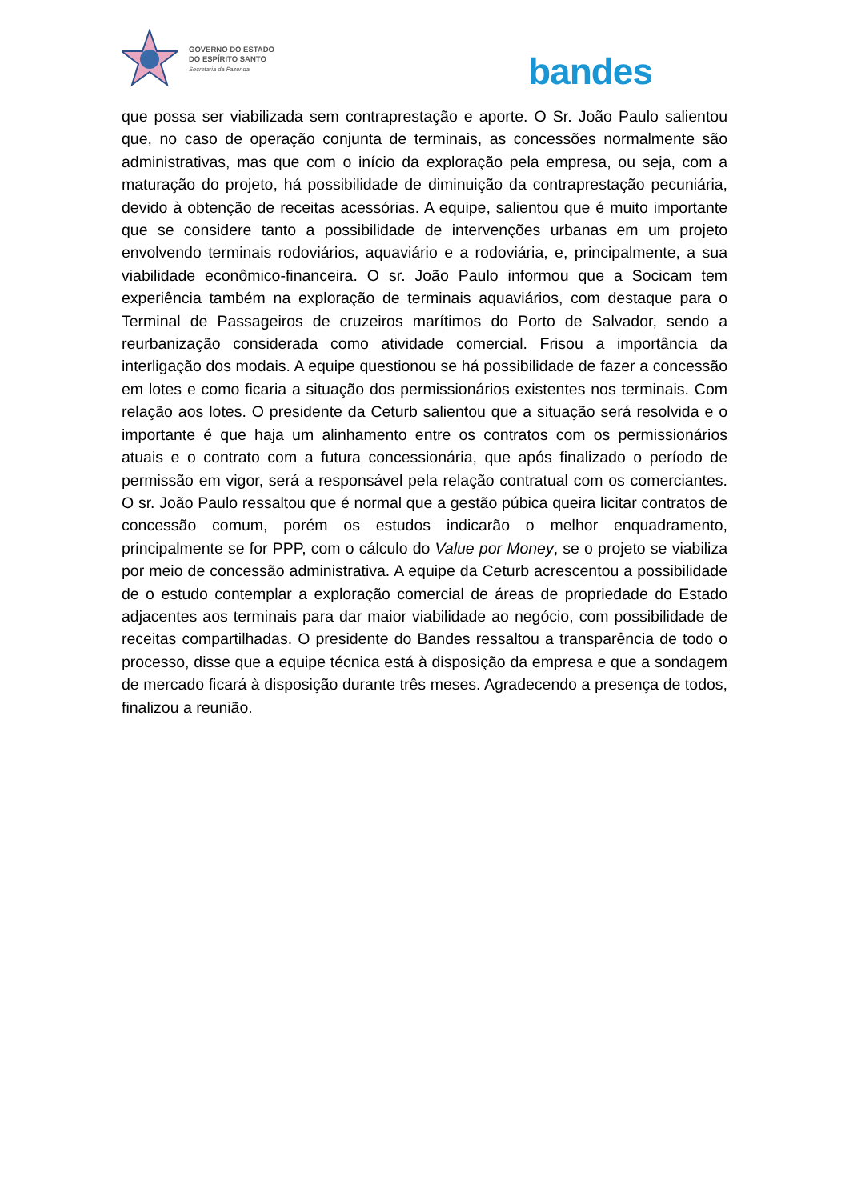GOVERNO DO ESTADO
DO ESPÍRITO SANTO
Secretaria da Fazenda
bandes
que possa ser viabilizada sem contraprestação e aporte. O Sr. João Paulo salientou que, no caso de operação conjunta de terminais, as concessões normalmente são administrativas, mas que com o início da exploração pela empresa, ou seja, com a maturação do projeto, há possibilidade de diminuição da contraprestação pecuniária, devido à obtenção de receitas acessórias. A equipe, salientou que é muito importante que se considere tanto a possibilidade de intervenções urbanas em um projeto envolvendo terminais rodoviários, aquaviário e a rodoviária, e, principalmente, a sua viabilidade econômico-financeira. O sr. João Paulo informou que a Socicam tem experiência também na exploração de terminais aquaviários, com destaque para o Terminal de Passageiros de cruzeiros marítimos do Porto de Salvador, sendo a reurbanização considerada como atividade comercial. Frisou a importância da interligação dos modais. A equipe questionou se há possibilidade de fazer a concessão em lotes e como ficaria a situação dos permissionários existentes nos terminais. Com relação aos lotes. O presidente da Ceturb salientou que a situação será resolvida e o importante é que haja um alinhamento entre os contratos com os permissionários atuais e o contrato com a futura concessionária, que após finalizado o período de permissão em vigor, será a responsável pela relação contratual com os comerciantes. O sr. João Paulo ressaltou que é normal que a gestão púbica queira licitar contratos de concessão comum, porém os estudos indicarão o melhor enquadramento, principalmente se for PPP, com o cálculo do Value por Money, se o projeto se viabiliza por meio de concessão administrativa. A equipe da Ceturb acrescentou a possibilidade de o estudo contemplar a exploração comercial de áreas de propriedade do Estado adjacentes aos terminais para dar maior viabilidade ao negócio, com possibilidade de receitas compartilhadas. O presidente do Bandes ressaltou a transparência de todo o processo, disse que a equipe técnica está à disposição da empresa e que a sondagem de mercado ficará à disposição durante três meses. Agradecendo a presença de todos, finalizou a reunião.